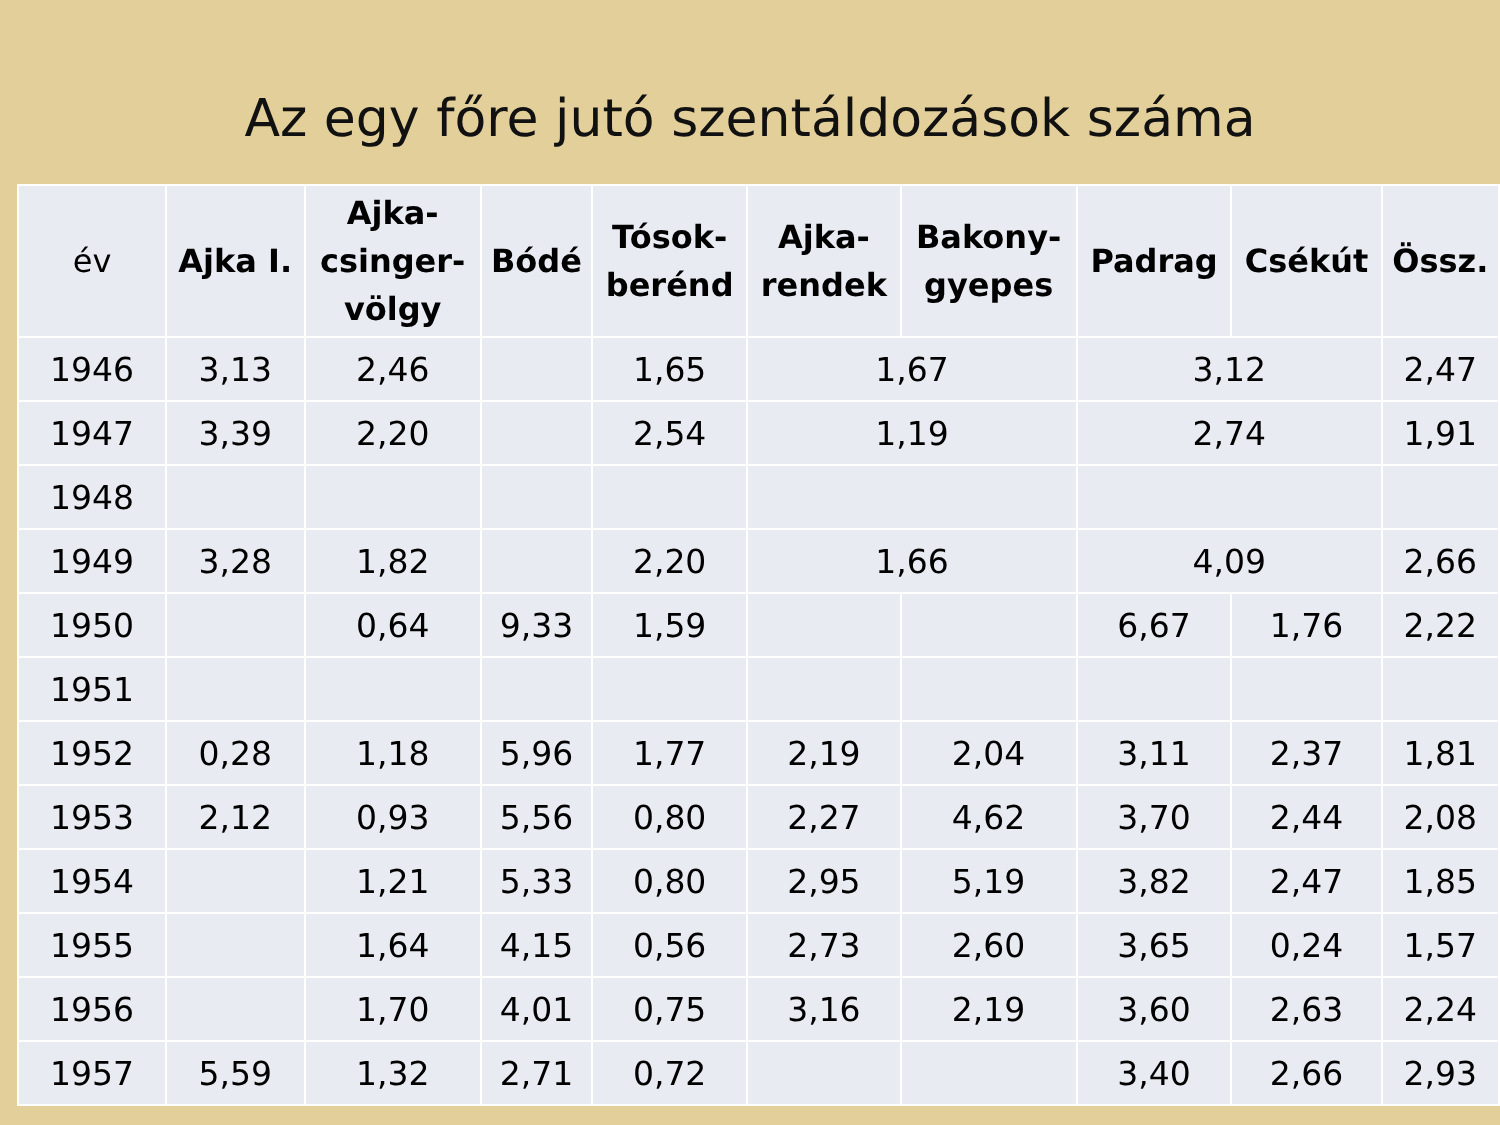Az egy főre jutó szentáldozások száma
| év | Ajka I. | Ajka- csinger- völgy | Bódé | Tósok- berénd | Ajka- rendek | Bakony- gyepes | Padrag | Csékút | Össz. |
| --- | --- | --- | --- | --- | --- | --- | --- | --- | --- |
| 1946 | 3,13 | 2,46 | | 1,65 | 1,67 | | 3,12 | | 2,47 |
| 1947 | 3,39 | 2,20 | | 2,54 | 1,19 | | 2,74 | | 1,91 |
| 1948 | | | | | | | | | |
| 1949 | 3,28 | 1,82 | | 2,20 | 1,66 | | 4,09 | | 2,66 |
| 1950 | | 0,64 | 9,33 | 1,59 | | | 6,67 | 1,76 | 2,22 |
| 1951 | | | | | | | | | |
| 1952 | 0,28 | 1,18 | 5,96 | 1,77 | 2,19 | 2,04 | 3,11 | 2,37 | 1,81 |
| 1953 | 2,12 | 0,93 | 5,56 | 0,80 | 2,27 | 4,62 | 3,70 | 2,44 | 2,08 |
| 1954 | | 1,21 | 5,33 | 0,80 | 2,95 | 5,19 | 3,82 | 2,47 | 1,85 |
| 1955 | | 1,64 | 4,15 | 0,56 | 2,73 | 2,60 | 3,65 | 0,24 | 1,57 |
| 1956 | | 1,70 | 4,01 | 0,75 | 3,16 | 2,19 | 3,60 | 2,63 | 2,24 |
| 1957 | 5,59 | 1,32 | 2,71 | 0,72 | | | 3,40 | 2,66 | 2,93 |